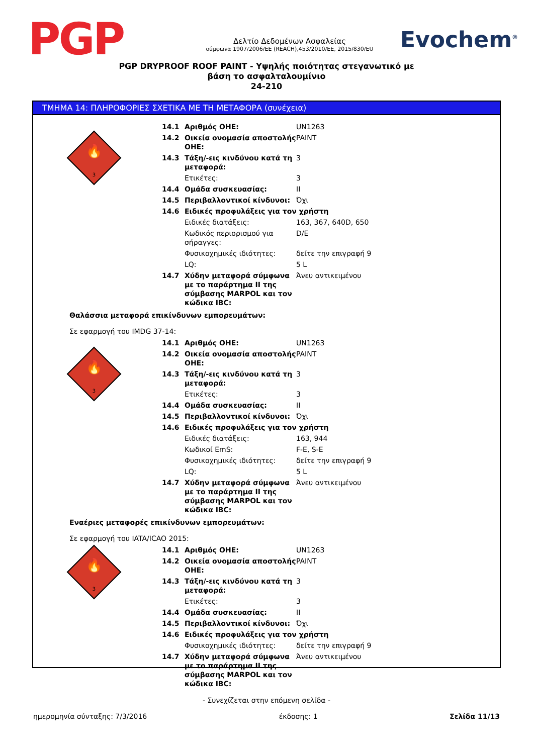PGP
Δελτίο Δεδομένων Ασφαλείας
σύμφωνα 1907/2006/ΕΕ (REACH),453/2010/ΕΕ, 2015/830/EU
Evochem<sup>®</sup>
PGP DRYPROOF ROOF PAINT - Υψηλής ποιότητας στεγανωτικό με
βάση το ασφαλταλουμίνιο
24-210
ΤΜΗΜΑ 14: ΠΛΗΡΟΦΟΡΙΕΣ ΣΧΕΤΙΚΑ ΜΕ ΤΗ ΜΕΤΑΦΟΡΑ (συνέχεια)
🔥
3
| 14.1 | Αριθμός ΟΗΕ: | UN1263 |
| 14.2 | Οικεία ονομασία αποστολής ΟΗΕ: | PAINT |
| 14.3 | Τάξη/-εις κινδύνου κατά τη μεταφορά: | 3 |
| | Ετικέτες: | 3 |
| 14.4 | Ομάδα συσκευασίας: | II |
| 14.5 | Περιβαλλοντικοί κίνδυνοι: | Όχι |
| 14.6 | Ειδικές προφυλάξεις για τον χρήστη | |
| | Ειδικές διατάξεις: | 163, 367, 640D, 650 |
| | Κωδικός περιορισμού για σήραγγες: | D/E |
| | Φυσικοχημικές ιδιότητες: | δείτε την επιγραφή 9 |
| | LQ: | 5 L |
| 14.7 | Χύδην μεταφορά σύμφωνα με το παράρτημα II της σύμβασης MARPOL και τον κώδικα IBC: | Άνευ αντικειμένου |
Θαλάσσια μεταφορά επικίνδυνων εμπορευμάτων:
Σε εφαρμογή του IMDG 37-14:
🔥
3
| 14.1 | Αριθμός ΟΗΕ: | UN1263 |
| 14.2 | Οικεία ονομασία αποστολής ΟΗΕ: | PAINT |
| 14.3 | Τάξη/-εις κινδύνου κατά τη μεταφορά: | 3 |
| | Ετικέτες: | 3 |
| 14.4 | Ομάδα συσκευασίας: | II |
| 14.5 | Περιβαλλοντικοί κίνδυνοι: | Όχι |
| 14.6 | Ειδικές προφυλάξεις για τον χρήστη | |
| | Ειδικές διατάξεις: | 163, 944 |
| | Κωδικοί EmS: | F-E, S-E |
| | Φυσικοχημικές ιδιότητες: | δείτε την επιγραφή 9 |
| | LQ: | 5 L |
| 14.7 | Χύδην μεταφορά σύμφωνα με το παράρτημα II της σύμβασης MARPOL και τον κώδικα IBC: | Άνευ αντικειμένου |
Εναέριες μεταφορές επικίνδυνων εμπορευμάτων:
Σε εφαρμογή του IATA/ICAO 2015:
🔥
3
| 14.1 | Αριθμός ΟΗΕ: | UN1263 |
| 14.2 | Οικεία ονομασία αποστολής ΟΗΕ: | PAINT |
| 14.3 | Τάξη/-εις κινδύνου κατά τη μεταφορά: | 3 |
| | Ετικέτες: | 3 |
| 14.4 | Ομάδα συσκευασίας: | II |
| 14.5 | Περιβαλλοντικοί κίνδυνοι: | Όχι |
| 14.6 | Ειδικές προφυλάξεις για τον χρήστη | |
| | Φυσικοχημικές ιδιότητες: | δείτε την επιγραφή 9 |
| 14.7 | Χύδην μεταφορά σύμφωνα με το παράρτημα II της σύμβασης MARPOL και τον κώδικα IBC: | Άνευ αντικειμένου |
- Συνεχίζεται στην επόμενη σελίδα -
ημερομηνία σύνταξης: 7/3/2016 έκδοσης: 1 Σελίδα 11/13